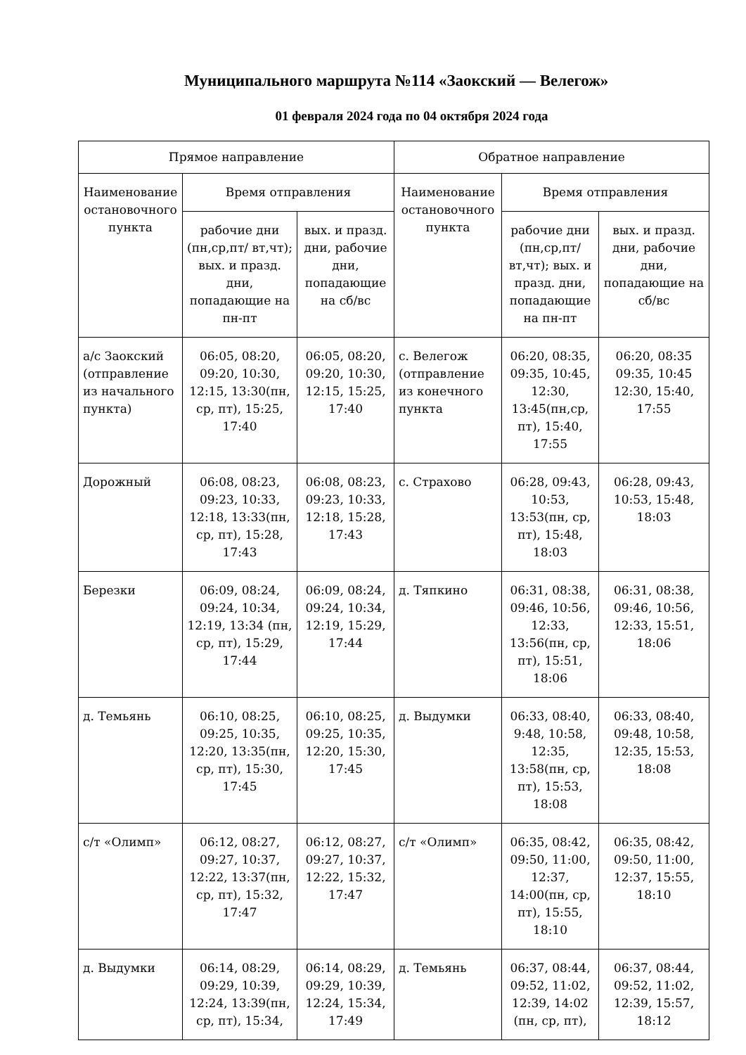Муниципального маршрута №114 «Заокский — Велегож»
01 февраля 2024 года по 04 октября 2024 года
| Прямое направление | | | Обратное направление | | |
| --- | --- | --- | --- | --- | --- |
| Наименование остановочного пункта | Время отправления | | Наименование остановочного пункта | Время отправления | |
| | рабочие дни (пн,ср,пт/ вт,чт); вых. и празд. дни, попадающие на пн-пт | вых. и празд. дни, рабочие дни, попадающие на сб/вс | | рабочие дни (пн,ср,пт/ вт,чт); вых. и празд. дни, попадающие на пн-пт | вых. и празд. дни, рабочие дни, попадающие на сб/вс |
| а/с Заокский (отправление из начального пункта) | 06:05, 08:20, 09:20, 10:30, 12:15, 13:30(пн, ср, пт), 15:25, 17:40 | 06:05, 08:20, 09:20, 10:30, 12:15, 15:25, 17:40 | с. Велегож (отправление из конечного пункта | 06:20, 08:35, 09:35, 10:45, 12:30, 13:45(пн,ср, пт), 15:40, 17:55 | 06:20, 08:35 09:35, 10:45 12:30, 15:40, 17:55 |
| Дорожный | 06:08, 08:23, 09:23, 10:33, 12:18, 13:33(пн, ср, пт), 15:28, 17:43 | 06:08, 08:23, 09:23, 10:33, 12:18, 15:28, 17:43 | с. Страхово | 06:28, 09:43, 10:53, 13:53(пн, ср, пт), 15:48, 18:03 | 06:28, 09:43, 10:53, 15:48, 18:03 |
| Березки | 06:09, 08:24, 09:24, 10:34, 12:19, 13:34 (пн, ср, пт), 15:29, 17:44 | 06:09, 08:24, 09:24, 10:34, 12:19, 15:29, 17:44 | д. Тяпкино | 06:31, 08:38, 09:46, 10:56, 12:33, 13:56(пн, ср, пт), 15:51, 18:06 | 06:31, 08:38, 09:46, 10:56, 12:33, 15:51, 18:06 |
| д. Темьянь | 06:10, 08:25, 09:25, 10:35, 12:20, 13:35(пн, ср, пт), 15:30, 17:45 | 06:10, 08:25, 09:25, 10:35, 12:20, 15:30, 17:45 | д. Выдумки | 06:33, 08:40, 9:48, 10:58, 12:35, 13:58(пн, ср, пт), 15:53, 18:08 | 06:33, 08:40, 09:48, 10:58, 12:35, 15:53, 18:08 |
| с/т «Олимп» | 06:12, 08:27, 09:27, 10:37, 12:22, 13:37(пн, ср, пт), 15:32, 17:47 | 06:12, 08:27, 09:27, 10:37, 12:22, 15:32, 17:47 | с/т «Олимп» | 06:35, 08:42, 09:50, 11:00, 12:37, 14:00(пн, ср, пт), 15:55, 18:10 | 06:35, 08:42, 09:50, 11:00, 12:37, 15:55, 18:10 |
| д. Выдумки | 06:14, 08:29, 09:29, 10:39, 12:24, 13:39(пн, ср, пт), 15:34, | 06:14, 08:29, 09:29, 10:39, 12:24, 15:34, 17:49 | д. Темьянь | 06:37, 08:44, 09:52, 11:02, 12:39, 14:02 (пн, ср, пт), | 06:37, 08:44, 09:52, 11:02, 12:39, 15:57, 18:12 |